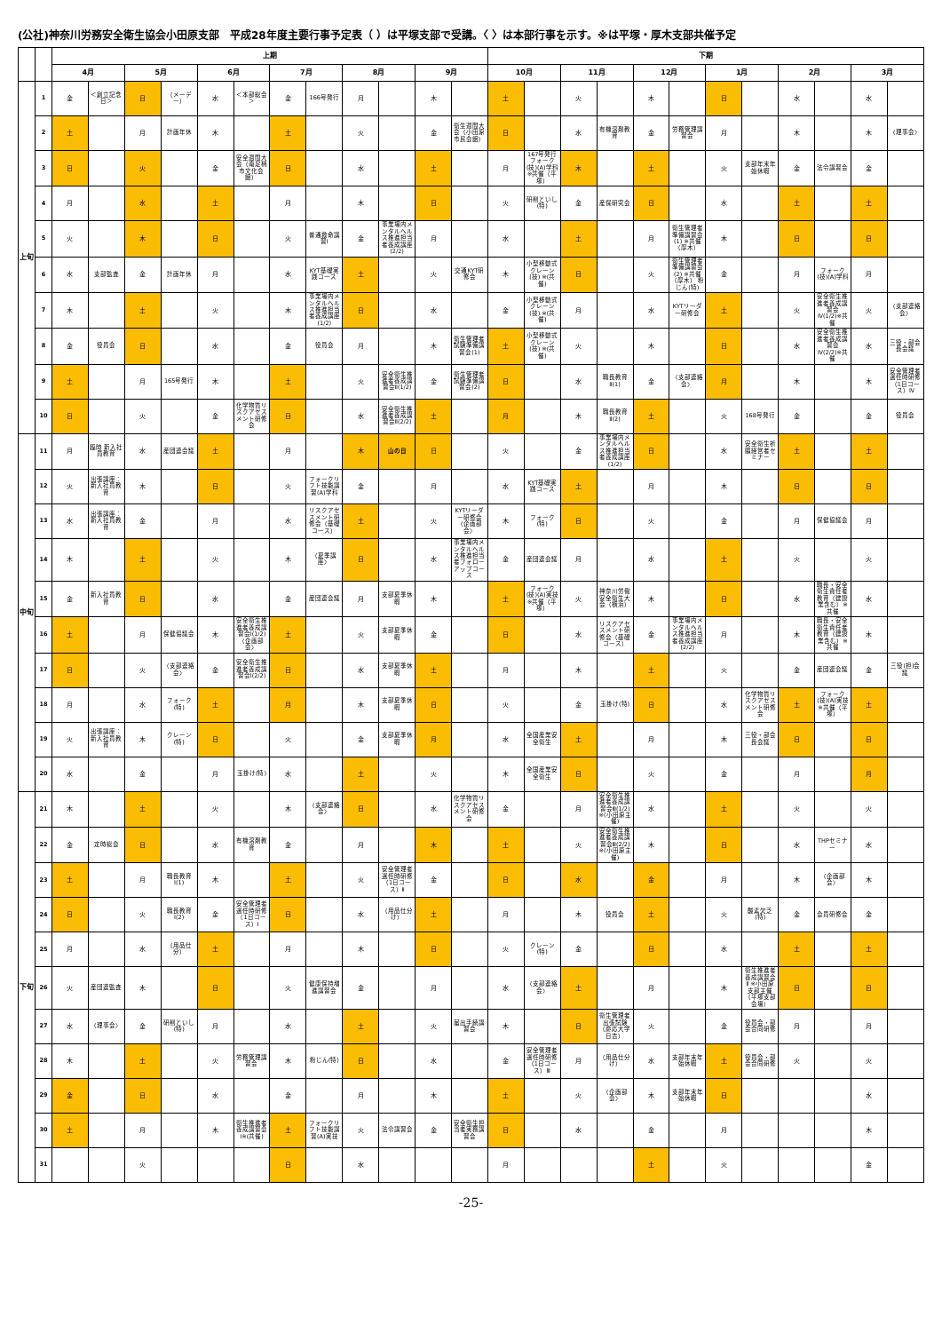(公社)神奈川労務安全衛生協会小田原支部　平成28年度主要行事予定表（ ）は平塚支部で受講。〈 〉は本部行事を示す。※は平塚・厚木支部共催予定
| | | 上期 | | | | | | | | | | | | 下期 | | | | | | | | | | | |
| --- | --- | --- | --- | --- | --- | --- | --- | --- | --- | --- | --- | --- | --- | --- | --- | --- | --- | --- | --- | --- | --- | --- | --- | --- | --- |
| | | 4月 | | 5月 | | 6月 | | 7月 | | 8月 | | 9月 | | 10月 | | 11月 | | 12月 | | 1月 | | 2月 | | 3月 | |
| 上旬 | 1 | 金 | ＜創立記念日＞ | 日 | （メーデー） | 水 | ＜本部総会＞ | 金 | 166号発行 | 月 | | 木 | | 土 | | 火 | | 木 | | 日 | | 水 | | 水 | |
| | 2 | 土 | | 月 | 計画年休 | 木 | | 土 | | 火 | | 金 | 衛生週間大会（小田原市民会館） | 日 | | 水 | 有機溶剤教育 | 金 | 労務管理講習会 | 月 | | 木 | | 木 | 〈理事会〉 |
| | 3 | 日 | | 火 | | 金 | 安全週間大会（南足柄市文化会館） | 日 | | 水 | | 土 | | 月 | 167号発行 フォーク(技)(A)学科 ※共催（平塚） | 木 | | 土 | | 火 | 支部年末年始休暇 | 金 | 法令講習会 | 金 | |
| | 4 | 月 | | 水 | | 土 | | 月 | | 木 | | 日 | | 火 | 研削といし(特) | 金 | 産保研究会 | 日 | | 水 | | 土 | | 土 | |
| | 5 | 火 | | 木 | | 日 | | 火 | 普通救命講習Ⅰ | 金 | 事業場内メンタルヘルス推進担当者養成講座(2/2) | 月 | | 水 | | 土 | | 月 | 衛生管理者準備講習会(1) ※共催（厚木） | 木 | | 日 | | 日 | |
| | 6 | 水 | 支部監査 | 金 | 計画年休 | 月 | | 水 | KYT基礎実践コース | 土 | | 火 | 交通KYT研修会 | 木 | 小型移動式クレーン(技) ※(共催) | 日 | | 火 | 衛生管理者準備講習会(2) ※共催（厚木） 粉じん(特) | 金 | | 月 | フォーク(技)(A)学科 | 月 | |
| | 7 | 木 | | 土 | | 火 | | 木 | 事業場内メンタルヘルス推進担当者養成講座(1/2) | 日 | | 水 | | 金 | 小型移動式クレーン(技) ※(共催) | 月 | | 水 | KYTリーダー研修会 | 土 | | 火 | 安全衛生推進者養成講習会Ⅳ(1/2)※共催 | 火 | 〈支部連絡会〉 |
| | 8 | 金 | 役員会 | 日 | | 水 | | 金 | 役員会 | 月 | | 木 | 衛生管理者試験準備講習会(1) | 土 | 小型移動式クレーン(技) ※(共催) | 火 | | 木 | | 日 | | 水 | 安全衛生推進者養成講習会Ⅳ(2/2)※共催 | 水 | 三役・部会長会議 |
| | 9 | 土 | | 月 | 165号発行 | 木 | | 土 | | 火 | 安全衛生推進者養成講習会Ⅱ(1/2) | 金 | 衛生管理者試験準備講習会(2) | 日 | | 水 | 職長教育Ⅱ(1) | 金 | 〈支部連絡会〉 | 月 | | 木 | | 木 | 安全管理者選任時研修（1日コース）Ⅳ |
| | 10 | 日 | | 火 | | 金 | 化学物質リスクアセスメント研修会 | 日 | | 水 | 安全衛生推進者養成講習会Ⅱ(2/2) | 土 | | 月 | | 木 | 職長教育Ⅱ(2) | 土 | | 火 | 168号発行 | 金 | | 金 | 役員会 |
| 中旬 | 11 | 月 | 臨時 新入社員教育 | 水 | 産団連会議 | 土 | | 月 | | 木 | 山の日 | 日 | | 火 | | 金 | 事業場内メンタルヘルス推進担当者養成講座(1/2) | 日 | | 水 | 安全衛生祈願経営者セミナー | 土 | | 土 | |
| | 12 | 火 | 出張講座：新入社員教育 | 木 | | 日 | | 火 | フォークリフト技能講習(A)学科 | 金 | | 月 | | 水 | KYT基礎実践コース | 土 | | 月 | | 木 | | 日 | | 日 | |
| | 13 | 水 | 出張講座：新入社員教育 | 金 | | 月 | | 水 | リスクアセスメント研修会（基礎コース） | 土 | | 火 | KYTリーダー研修会〈企画部会〉 | 木 | フォーク(特) | 日 | | 火 | | 金 | | 月 | 保健協議会 | 月 | |
| | 14 | 木 | | 土 | | 火 | | 木 | 〈夏季講座〉 | 日 | | 水 | 事業場内メンタルヘルス推進担当者フォローアップコース | 金 | 産団連会議 | 月 | | 水 | | 土 | | 火 | | 火 | |
| | 15 | 金 | 新入社員教育 | 日 | | 水 | | 金 | 産団連会議 | 月 | 支部夏季休暇 | 木 | | 土 | フォーク(技)(A)実技 ※共催（平塚） | 火 | 神奈川労働安全衛生大会（横浜） | 木 | | 日 | | 水 | 職長・安全衛生責任者教育（建設業含む）※共催 | 水 | |
| | 16 | 土 | | 月 | 保健協議会 | 木 | 安全衛生推進者養成講習会Ⅰ(1/2)〈企画部会〉 | 土 | | 火 | 支部夏季休暇 | 金 | | 日 | | 水 | リスクアセスメント研修会（基礎コース） | 金 | 事業場内メンタルヘルス推進担当者養成講座(2/2) | 月 | | 木 | 職長・安全衛生責任者教育（建設業含む）※共催 | 木 | |
| | 17 | 日 | | 火 | 〈支部連絡会〉 | 金 | 安全衛生推進者養成講習会Ⅰ(2/2) | 日 | | 水 | 支部夏季休暇 | 土 | | 月 | | 木 | | 土 | | 火 | | 金 | 産団連会議 | 金 | 三役(担)会議 |
| | 18 | 月 | | 水 | フォーク(特) | 土 | | 月 | | 木 | 支部夏季休暇 | 日 | | 火 | | 金 | 玉掛け(特) | 日 | | 水 | 化学物質リスクアセスメント研修会 | 土 | フォーク(技)(A)実技 ※共催（平塚） | 土 | |
| | 19 | 火 | 出張講座：新入社員教育 | 木 | クレーン(特) | 日 | | 火 | | 金 | 支部夏季休暇 | 月 | | 水 | 全国産業安全衛生 | 土 | | 月 | | 木 | 三役・部会長会議 | 日 | | 日 | |
| | 20 | 水 | | 金 | | 月 | 玉掛け(特) | 水 | | 土 | | 火 | | 木 | 全国産業安全衛生 | 日 | | 火 | | 金 | | 月 | | 月 | |
| 下旬 | 21 | 木 | | 土 | | 火 | | 木 | 〈支部連絡会〉 | 日 | | 水 | 化学物質リスクアセスメント研修会 | 金 | | 月 | 安全衛生推進者養成講習会Ⅲ(1/2) ※(小田原主催) | 水 | | 土 | | 火 | | 火 | |
| | 22 | 金 | 定時総会 | 日 | | 水 | 有機溶剤教育 | 金 | | 月 | | 木 | | 土 | | 火 | 安全衛生推進者養成講習会Ⅲ(2/2) ※(小田原主催) | 木 | | 日 | | 水 | THPセミナー | 水 | |
| | 23 | 土 | | 月 | 職長教育Ⅰ(1) | 木 | | 土 | | 火 | 安全管理者選任時研修（1日コース）Ⅱ | 金 | | 日 | | 水 | | 金 | | 月 | | 木 | 〈企画部会〉 | 木 | |
| | 24 | 日 | | 火 | 職長教育Ⅰ(2) | 金 | 安全管理者選任時研修（1日コース）Ⅰ | 日 | | 水 | （用品仕分け） | 土 | | 月 | | 木 | 役員会 | 土 | | 火 | 酸素欠乏(特) | 金 | 会員研修会 | 金 | |
| | 25 | 月 | | 水 | （用品仕分） | 土 | | 月 | | 木 | | 日 | | 火 | クレーン(特) | 金 | | 日 | | 水 | | 土 | | 土 | |
| | 26 | 火 | 産団連監査 | 木 | | 日 | | 火 | 健康保持増進講習会 | 金 | | 月 | | 水 | 〈支部連絡会〉 | 土 | | 月 | | 木 | 衛生推進者養成講習会Ⅱ ※小田原支部主催（平塚支部会場） | 日 | | 日 | |
| | 27 | 水 | 〈理事会〉 | 金 | 研削といし(特) | 月 | | 水 | | 土 | | 火 | 届出手続講習会 | 木 | | 日 | 衛生管理者出張試験（慶応大学日吉） | 火 | | 金 | 役員会・部会合同研修 | 月 | | 月 | |
| | 28 | 木 | | 土 | | 火 | 労務管理講習会 | 木 | 粉じん(特) | 日 | | 水 | | 金 | 安全管理者選任時研修（1日コース）Ⅲ | 月 | （用品仕分け） | 水 | 支部年末年始休暇 | 土 | 役員会・部会合同研修 | 火 | | 火 | |
| | 29 | 金 | | 日 | | 水 | | 金 | | 月 | | 木 | | 土 | | 火 | 〈企画部会〉 | 木 | 支部年末年始休暇 | 日 | | | | 水 | |
| | 30 | 土 | | 月 | | 木 | 衛生推進者養成講習会Ⅰ※(共催) | 土 | フォークリフト技能講習(A)実技 | 火 | 法令講習会 | 金 | 安全衛生担当者実務講習会 | 日 | | 水 | | 金 | | 月 | | | | 木 | |
| | 31 | | | 火 | | | | 日 | | 水 | | | | 月 | | | | 土 | | 火 | | | | 金 | |
-25-